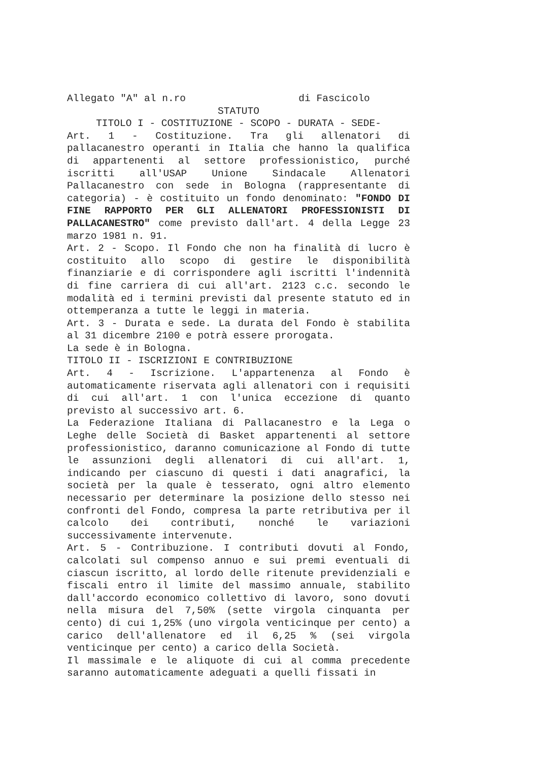Allegato "A" al n.ro di Fascicolo
STATUTO
TITOLO I - COSTITUZIONE - SCOPO - DURATA - SEDE-
Art. 1 - Costituzione. Tra gli allenatori di pallacanestro operanti in Italia che hanno la qualifica di appartenenti al settore professionistico, purché iscritti all'USAP Unione Sindacale Allenatori Pallacanestro con sede in Bologna (rappresentante di categoria) - è costituito un fondo denominato: "FONDO DI FINE RAPPORTO PER GLI ALLENATORI PROFESSIONISTI DI PALLACANESTRO" come previsto dall'art. 4 della Legge 23 marzo 1981 n. 91.
Art. 2 - Scopo. Il Fondo che non ha finalità di lucro è costituito allo scopo di gestire le disponibilità finanziarie e di corrispondere agli iscritti l'indennità di fine carriera di cui all'art. 2123 c.c. secondo le modalità ed i termini previsti dal presente statuto ed in ottemperanza a tutte le leggi in materia.
Art. 3 - Durata e sede. La durata del Fondo è stabilita al 31 dicembre 2100 e potrà essere prorogata.
La sede è in Bologna.
TITOLO II - ISCRIZIONI E CONTRIBUZIONE
Art. 4 - Iscrizione. L'appartenenza al Fondo è automaticamente riservata agli allenatori con i requisiti di cui all'art. 1 con l'unica eccezione di quanto previsto al successivo art. 6.
La Federazione Italiana di Pallacanestro e la Lega o Leghe delle Società di Basket appartenenti al settore professionistico, daranno comunicazione al Fondo di tutte le assunzioni degli allenatori di cui all'art. 1, indicando per ciascuno di questi i dati anagrafici, la società per la quale è tesserato, ogni altro elemento necessario per determinare la posizione dello stesso nei confronti del Fondo, compresa la parte retributiva per il calcolo dei contributi, nonché le variazioni successivamente intervenute.
Art. 5 - Contribuzione. I contributi dovuti al Fondo, calcolati sul compenso annuo e sui premi eventuali di ciascun iscritto, al lordo delle ritenute previdenziali e fiscali entro il limite del massimo annuale, stabilito dall'accordo economico collettivo di lavoro, sono dovuti nella misura del 7,50% (sette virgola cinquanta per cento) di cui 1,25% (uno virgola venticinque per cento) a carico dell'allenatore ed il 6,25 % (sei virgola venticinque per cento) a carico della Società.
Il massimale e le aliquote di cui al comma precedente saranno automaticamente adeguati a quelli fissati in